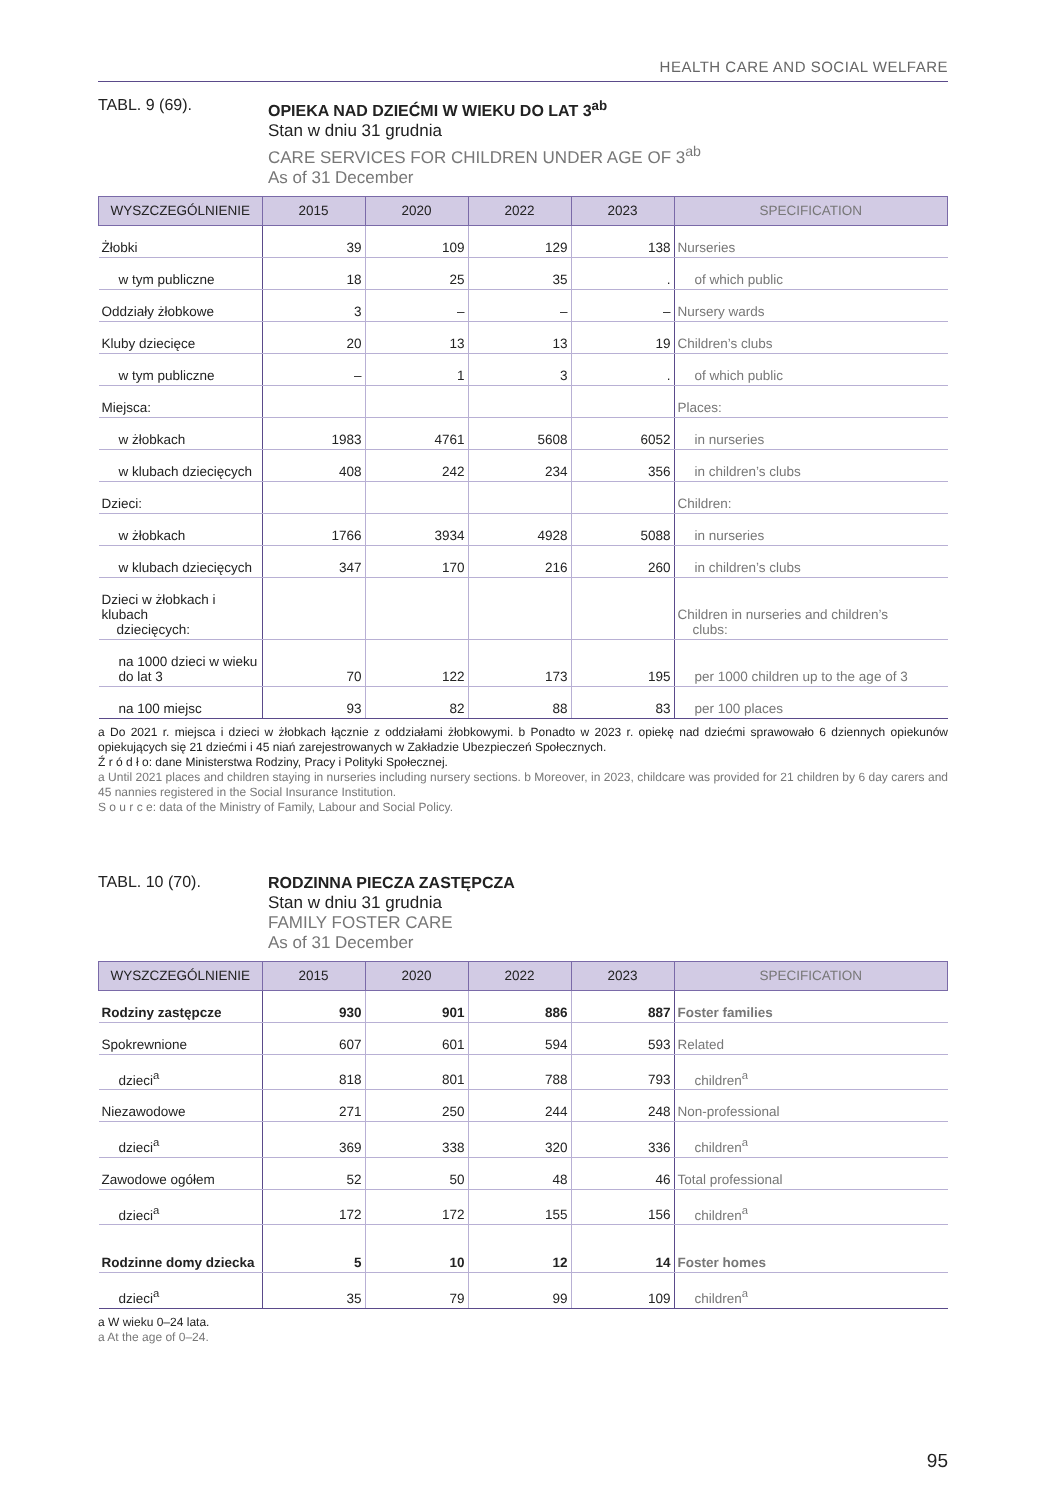HEALTH CARE AND SOCIAL WELFARE
TABL. 9 (69).
OPIEKA NAD DZIEĆMI W WIEKU DO LAT 3<sup>ab</sup>
Stan w dniu 31 grudnia
CARE SERVICES FOR CHILDREN UNDER AGE OF 3<sup>ab</sup>
As of 31 December
| WYSZCZEGÓLNIENIE | 2015 | 2020 | 2022 | 2023 | SPECIFICATION |
| --- | --- | --- | --- | --- | --- |
| Żłobki | 39 | 109 | 129 | 138 | Nurseries |
| w tym publiczne | 18 | 25 | 35 | . | of which public |
| Oddziały żłobkowe | 3 | – | – | – | Nursery wards |
| Kluby dziecięce | 20 | 13 | 13 | 19 | Children’s clubs |
| w tym publiczne | – | 1 | 3 | . | of which public |
| Miejsca: | | | | | Places: |
| w żłobkach | 1983 | 4761 | 5608 | 6052 | in nurseries |
| w klubach dziecięcych | 408 | 242 | 234 | 356 | in children’s clubs |
| Dzieci: | | | | | Children: |
| w żłobkach | 1766 | 3934 | 4928 | 5088 | in nurseries |
| w klubach dziecięcych | 347 | 170 | 216 | 260 | in children’s clubs |
| Dzieci w żłobkach i klubach dziecięcych: | | | | | Children in nurseries and children’s clubs: |
| na 1000 dzieci w wieku do lat 3 | 70 | 122 | 173 | 195 | per 1000 children up to the age of 3 |
| na 100 miejsc | 93 | 82 | 88 | 83 | per 100 places |
a Do 2021 r. miejsca i dzieci w żłobkach łącznie z oddziałami żłobkowymi. b Ponadto w 2023 r. opiekę nad dziećmi sprawowało 6 dziennych opiekunów opiekujących się 21 dziećmi i 45 niań zarejestrowanych w Zakładzie Ubezpieczeń Społecznych.
Ź r ó d ł o: dane Ministerstwa Rodziny, Pracy i Polityki Społecznej.
a Until 2021 places and children staying in nurseries including nursery sections. b Moreover, in 2023, childcare was provided for 21 children by 6 day carers and 45 nannies registered in the Social Insurance Institution.
S o u r c e: data of the Ministry of Family, Labour and Social Policy.
TABL. 10 (70).
RODZINNA PIECZA ZASTĘPCZA
Stan w dniu 31 grudnia
FAMILY FOSTER CARE
As of 31 December
| WYSZCZEGÓLNIENIE | 2015 | 2020 | 2022 | 2023 | SPECIFICATION |
| --- | --- | --- | --- | --- | --- |
| Rodziny zastępcze | 930 | 901 | 886 | 887 | Foster families |
| Spokrewnione | 607 | 601 | 594 | 593 | Related |
| dzieci<sup>a</sup> | 818 | 801 | 788 | 793 | children<sup>a</sup> |
| Niezawodowe | 271 | 250 | 244 | 248 | Non-professional |
| dzieci<sup>a</sup> | 369 | 338 | 320 | 336 | children<sup>a</sup> |
| Zawodowe ogółem | 52 | 50 | 48 | 46 | Total professional |
| dzieci<sup>a</sup> | 172 | 172 | 155 | 156 | children<sup>a</sup> |
| Rodzinne domy dziecka | 5 | 10 | 12 | 14 | Foster homes |
| dzieci<sup>a</sup> | 35 | 79 | 99 | 109 | children<sup>a</sup> |
a W wieku 0–24 lata.
a At the age of 0–24.
95